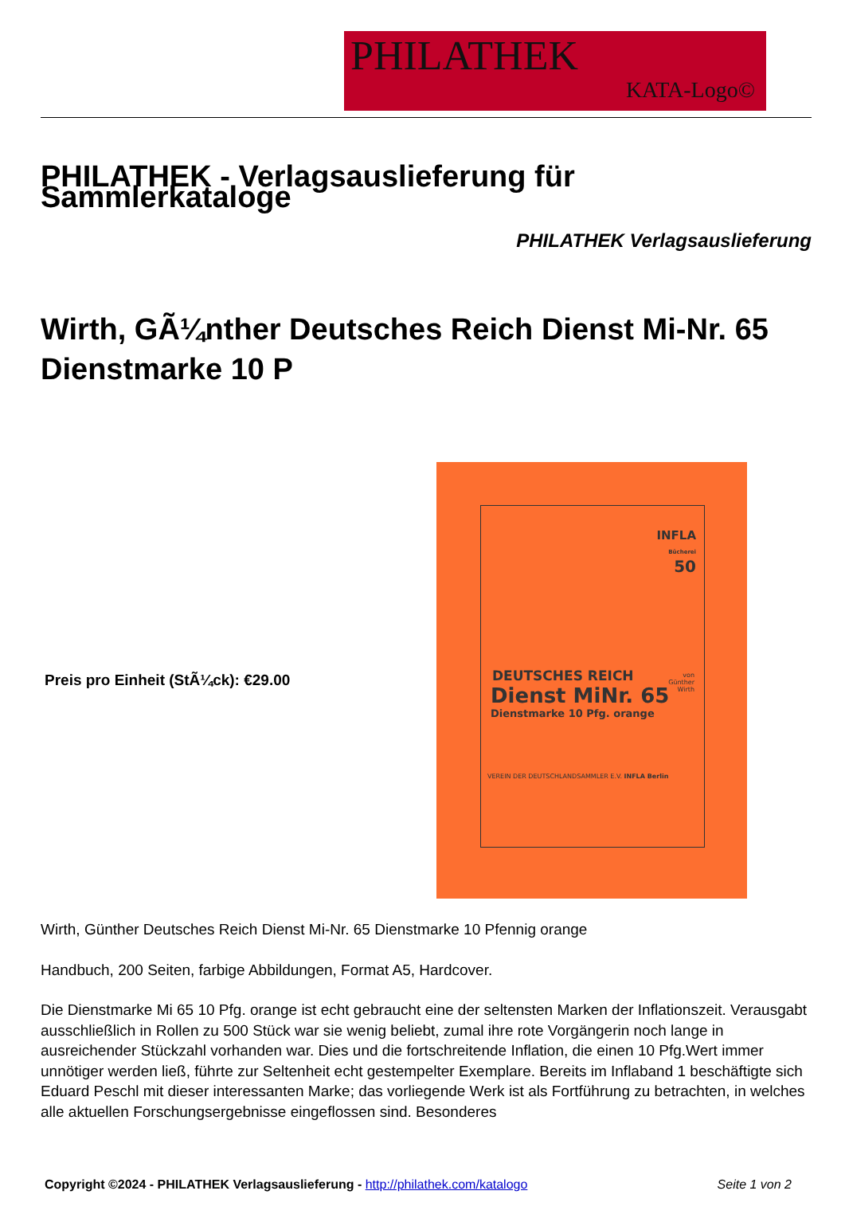PHILATHEK
KATA-Logo©
PHILATHEK - Verlagsauslieferung für Sammlerkataloge
PHILATHEK Verlagsauslieferung
Wirth, GÃ¼nther Deutsches Reich Dienst Mi-Nr. 65 Dienstmarke 10 P
Preis pro Einheit (StÃ¼ck): €29.00
INFLA
Bücherei
50
DEUTSCHES REICH
Dienst MiNr. 65
Dienstmarke 10 Pfg. orange
von
Günther
Wirth
VEREIN DER DEUTSCHLANDSAMMLER E.V. INFLA Berlin
Wirth, Günther Deutsches Reich Dienst Mi-Nr. 65 Dienstmarke 10 Pfennig orange
Handbuch, 200 Seiten, farbige Abbildungen, Format A5, Hardcover.
Die Dienstmarke Mi 65 10 Pfg. orange ist echt gebraucht eine der seltensten Marken der Inflationszeit. Verausgabt ausschließlich in Rollen zu 500 Stück war sie wenig beliebt, zumal ihre rote Vorgängerin noch lange in ausreichender Stückzahl vorhanden war. Dies und die fortschreitende Inflation, die einen 10 Pfg.Wert immer unnötiger werden ließ, führte zur Seltenheit echt gestempelter Exemplare. Bereits im Inflaband 1 beschäftigte sich Eduard Peschl mit dieser interessanten Marke; das vorliegende Werk ist als Fortführung zu betrachten, in welches alle aktuellen Forschungsergebnisse eingeflossen sind. Besonderes
Copyright ©2024 - PHILATHEK Verlagsauslieferung - http://philathek.com/katalogo Seite 1 von 2